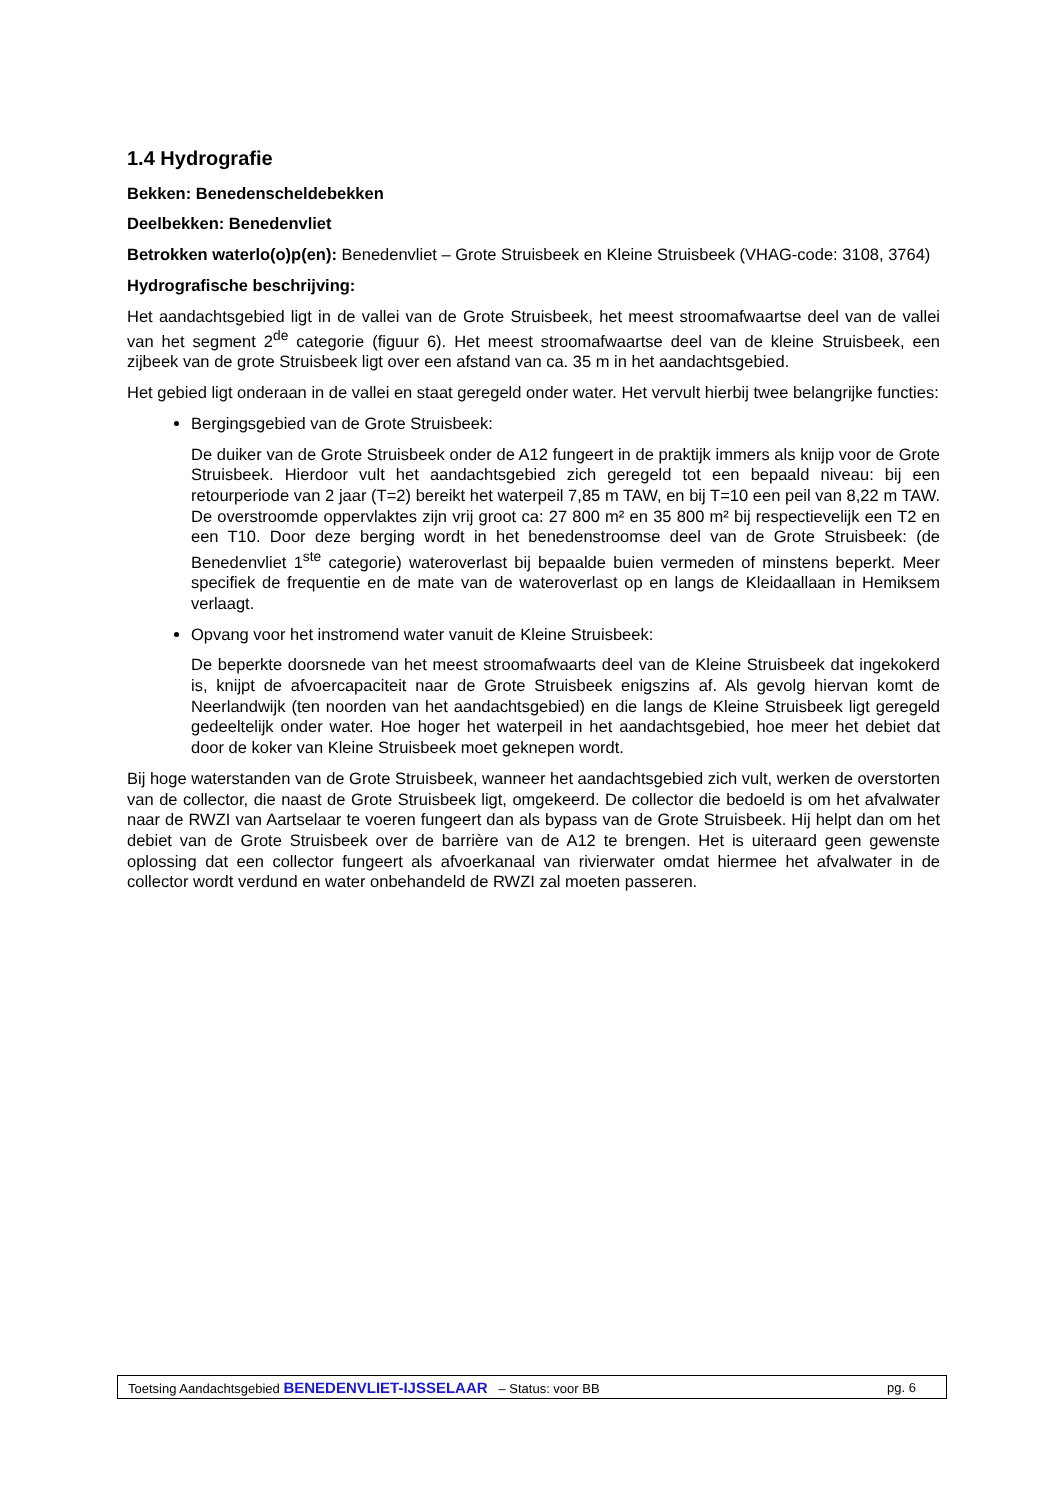1.4 Hydrografie
Bekken: Benedenscheldebekken
Deelbekken: Benedenvliet
Betrokken waterlo(o)p(en): Benedenvliet – Grote Struisbeek en Kleine Struisbeek (VHAG-code: 3108, 3764)
Hydrografische beschrijving:
Het aandachtsgebied ligt in de vallei van de Grote Struisbeek, het meest stroomafwaartse deel van de vallei van het segment 2<sup>de</sup> categorie (figuur 6). Het meest stroomafwaartse deel van de kleine Struisbeek, een zijbeek van de grote Struisbeek ligt over een afstand van ca. 35 m in het aandachtsgebied.
Het gebied ligt onderaan in de vallei en staat geregeld onder water. Het vervult hierbij twee belangrijke functies:
Bergingsgebied van de Grote Struisbeek:
De duiker van de Grote Struisbeek onder de A12 fungeert in de praktijk immers als knijp voor de Grote Struisbeek. Hierdoor vult het aandachtsgebied zich geregeld tot een bepaald niveau: bij een retourperiode van 2 jaar (T=2) bereikt het waterpeil 7,85 m TAW, en bij T=10 een peil van 8,22 m TAW. De overstroomde oppervlaktes zijn vrij groot ca: 27 800 m² en 35 800 m² bij respectievelijk een T2 en een T10. Door deze berging wordt in het benedenstroomse deel van de Grote Struisbeek: (de Benedenvliet 1<sup>ste</sup> categorie) wateroverlast bij bepaalde buien vermeden of minstens beperkt. Meer specifiek de frequentie en de mate van de wateroverlast op en langs de Kleidaallaan in Hemiksem verlaagt.
Opvang voor het instromend water vanuit de Kleine Struisbeek:
De beperkte doorsnede van het meest stroomafwaarts deel van de Kleine Struisbeek dat ingekokerd is, knijpt de afvoercapaciteit naar de Grote Struisbeek enigszins af. Als gevolg hiervan komt de Neerlandwijk (ten noorden van het aandachtsgebied) en die langs de Kleine Struisbeek ligt geregeld gedeeltelijk onder water. Hoe hoger het waterpeil in het aandachtsgebied, hoe meer het debiet dat door de koker van Kleine Struisbeek moet geknepen wordt.
Bij hoge waterstanden van de Grote Struisbeek, wanneer het aandachtsgebied zich vult, werken de overstorten van de collector, die naast de Grote Struisbeek ligt, omgekeerd. De collector die bedoeld is om het afvalwater naar de RWZI van Aartselaar te voeren fungeert dan als bypass van de Grote Struisbeek. Hij helpt dan om het debiet van de Grote Struisbeek over de barrière van de A12 te brengen. Het is uiteraard geen gewenste oplossing dat een collector fungeert als afvoerkanaal van rivierwater omdat hiermee het afvalwater in de collector wordt verdund en water onbehandeld de RWZI zal moeten passeren.
Toetsing Aandachtsgebied BENEDENVLIET-IJSSELAAR – Status: voor BB pg. 6